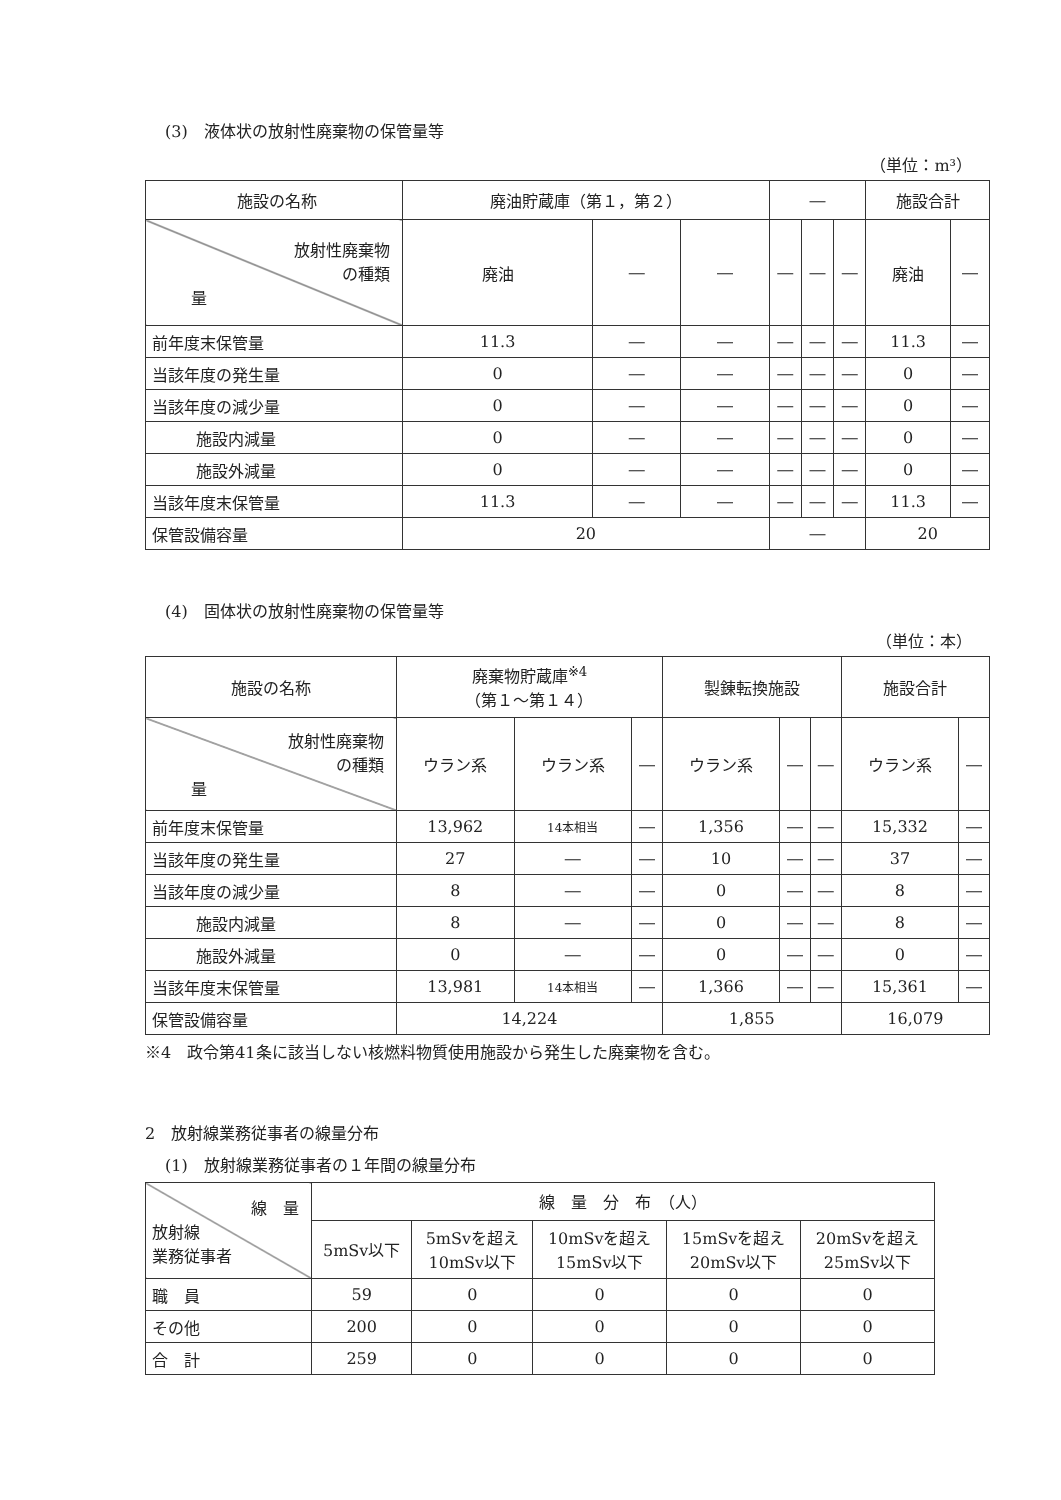(3)　液体状の放射性廃棄物の保管量等
（単位：m³）
| 施設の名称 | 廃油貯蔵庫（第１，第２） | | | ― | | | 施設合計 | |
| --- | --- | --- | --- | --- | --- | --- | --- | --- |
| 放射性廃棄物 の種類 量 | 廃油 | ― | ― | ― | ― | ― | 廃油 | ― |
| 前年度末保管量 | 11.3 | ― | ― | ― | ― | ― | 11.3 | ― |
| 当該年度の発生量 | 0 | ― | ― | ― | ― | ― | 0 | ― |
| 当該年度の減少量 | 0 | ― | ― | ― | ― | ― | 0 | ― |
| 施設内減量 | 0 | ― | ― | ― | ― | ― | 0 | ― |
| 施設外減量 | 0 | ― | ― | ― | ― | ― | 0 | ― |
| 当該年度末保管量 | 11.3 | ― | ― | ― | ― | ― | 11.3 | ― |
| 保管設備容量 | 20 | | | ― | | | 20 | |
(4)　固体状の放射性廃棄物の保管量等
（単位：本）
| 施設の名称 | 廃棄物貯蔵庫<sup>※4</sup> （第１～第１４） | | | 製錬転換施設 | | | 施設合計 | |
| --- | --- | --- | --- | --- | --- | --- | --- | --- |
| 放射性廃棄物 の種類 量 | ウラン系 | ウラン系 | ― | ウラン系 | ― | ― | ウラン系 | ― |
| 前年度末保管量 | 13,962 | 14本相当 | ― | 1,356 | ― | ― | 15,332 | ― |
| 当該年度の発生量 | 27 | ― | ― | 10 | ― | ― | 37 | ― |
| 当該年度の減少量 | 8 | ― | ― | 0 | ― | ― | 8 | ― |
| 施設内減量 | 8 | ― | ― | 0 | ― | ― | 8 | ― |
| 施設外減量 | 0 | ― | ― | 0 | ― | ― | 0 | ― |
| 当該年度末保管量 | 13,981 | 14本相当 | ― | 1,366 | ― | ― | 15,361 | ― |
| 保管設備容量 | 14,224 | | | 1,855 | | | 16,079 | |
※4　政令第41条に該当しない核燃料物質使用施設から発生した廃棄物を含む。
2　放射線業務従事者の線量分布
(1)　放射線業務従事者の１年間の線量分布
| 線 量 放射線 業務従事者 | 線 量 分 布 （人） | | | | |
| | 5mSv以下 | 5mSvを超え 10mSv以下 | 10mSvを超え 15mSv以下 | 15mSvを超え 20mSv以下 | 20mSvを超え 25mSv以下 |
| 職 員 | 59 | 0 | 0 | 0 | 0 |
| その他 | 200 | 0 | 0 | 0 | 0 |
| 合 計 | 259 | 0 | 0 | 0 | 0 |